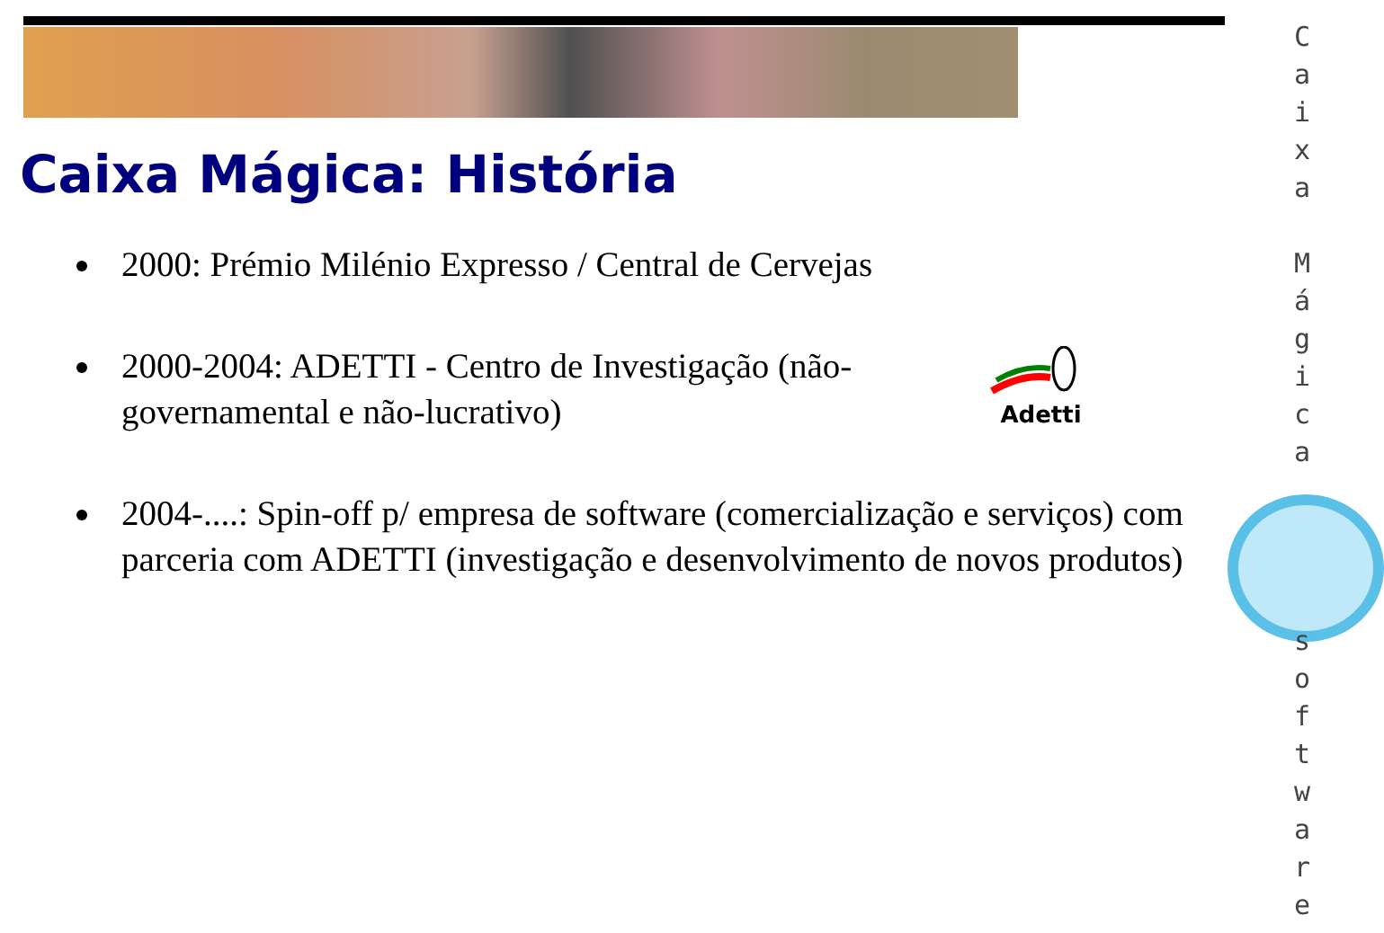Caixa Mágica: História
2000: Prémio Milénio Expresso / Central de Cervejas
2000-2004: ADETTI - Centro de Investigação (não-
governamental e não-lucrativo)
2004-....: Spin-off p/ empresa de software (comercialização e serviços) com parceria com ADETTI (investigação e desenvolvimento de novos produtos)
Adetti
C a i x a
M á g i c a
s o f t w a r e